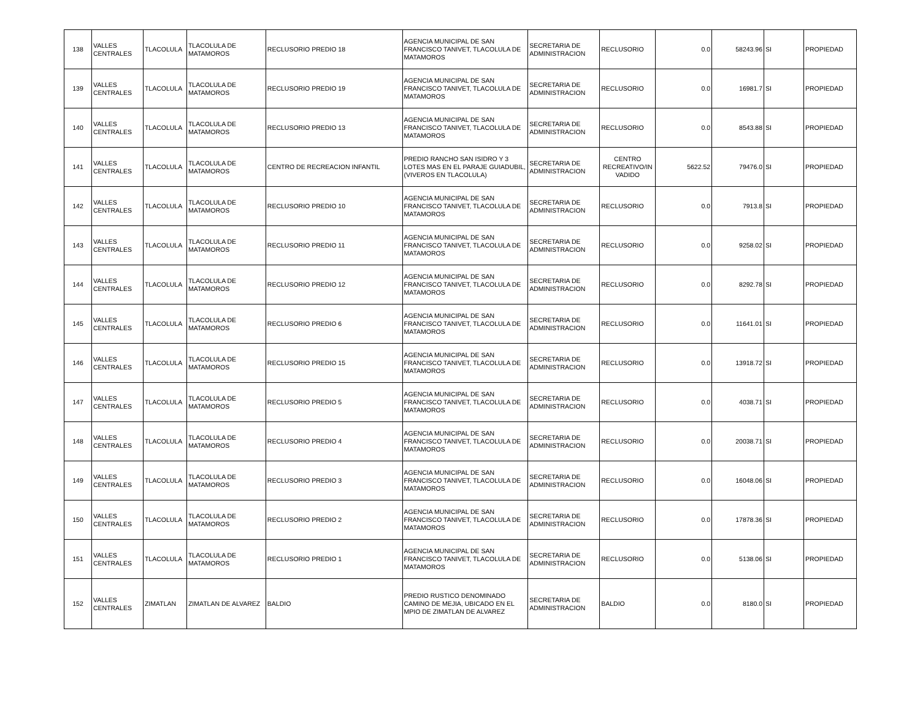| 138 | VALLES CENTRALES | TLACOLULA | TLACOLULA DE MATAMOROS | RECLUSORIO PREDIO 18 | AGENCIA MUNICIPAL DE SAN FRANCISCO TANIVET, TLACOLULA DE MATAMOROS | SECRETARIA DE ADMINISTRACION | RECLUSORIO | 0.0 | 58243.96 | SI | PROPIEDAD |
| 139 | VALLES CENTRALES | TLACOLULA | TLACOLULA DE MATAMOROS | RECLUSORIO PREDIO 19 | AGENCIA MUNICIPAL DE SAN FRANCISCO TANIVET, TLACOLULA DE MATAMOROS | SECRETARIA DE ADMINISTRACION | RECLUSORIO | 0.0 | 16981.7 | SI | PROPIEDAD |
| 140 | VALLES CENTRALES | TLACOLULA | TLACOLULA DE MATAMOROS | RECLUSORIO PREDIO 13 | AGENCIA MUNICIPAL DE SAN FRANCISCO TANIVET, TLACOLULA DE MATAMOROS | SECRETARIA DE ADMINISTRACION | RECLUSORIO | 0.0 | 8543.88 | SI | PROPIEDAD |
| 141 | VALLES CENTRALES | TLACOLULA | TLACOLULA DE MATAMOROS | CENTRO DE RECREACION INFANTIL | PREDIO RANCHO SAN ISIDRO Y 3 LOTES MAS EN EL PARAJE GUIADUBIL, (VIVEROS EN TLACOLULA) | SECRETARIA DE ADMINISTRACION | CENTRO RECREATIVO/IN VADIDO | 5622.52 | 79476.0 | SI | PROPIEDAD |
| 142 | VALLES CENTRALES | TLACOLULA | TLACOLULA DE MATAMOROS | RECLUSORIO PREDIO 10 | AGENCIA MUNICIPAL DE SAN FRANCISCO TANIVET, TLACOLULA DE MATAMOROS | SECRETARIA DE ADMINISTRACION | RECLUSORIO | 0.0 | 7913.8 | SI | PROPIEDAD |
| 143 | VALLES CENTRALES | TLACOLULA | TLACOLULA DE MATAMOROS | RECLUSORIO PREDIO 11 | AGENCIA MUNICIPAL DE SAN FRANCISCO TANIVET, TLACOLULA DE MATAMOROS | SECRETARIA DE ADMINISTRACION | RECLUSORIO | 0.0 | 9258.02 | SI | PROPIEDAD |
| 144 | VALLES CENTRALES | TLACOLULA | TLACOLULA DE MATAMOROS | RECLUSORIO PREDIO 12 | AGENCIA MUNICIPAL DE SAN FRANCISCO TANIVET, TLACOLULA DE MATAMOROS | SECRETARIA DE ADMINISTRACION | RECLUSORIO | 0.0 | 8292.78 | SI | PROPIEDAD |
| 145 | VALLES CENTRALES | TLACOLULA | TLACOLULA DE MATAMOROS | RECLUSORIO PREDIO 6 | AGENCIA MUNICIPAL DE SAN FRANCISCO TANIVET, TLACOLULA DE MATAMOROS | SECRETARIA DE ADMINISTRACION | RECLUSORIO | 0.0 | 11641.01 | SI | PROPIEDAD |
| 146 | VALLES CENTRALES | TLACOLULA | TLACOLULA DE MATAMOROS | RECLUSORIO PREDIO 15 | AGENCIA MUNICIPAL DE SAN FRANCISCO TANIVET, TLACOLULA DE MATAMOROS | SECRETARIA DE ADMINISTRACION | RECLUSORIO | 0.0 | 13918.72 | SI | PROPIEDAD |
| 147 | VALLES CENTRALES | TLACOLULA | TLACOLULA DE MATAMOROS | RECLUSORIO PREDIO 5 | AGENCIA MUNICIPAL DE SAN FRANCISCO TANIVET, TLACOLULA DE MATAMOROS | SECRETARIA DE ADMINISTRACION | RECLUSORIO | 0.0 | 4038.71 | SI | PROPIEDAD |
| 148 | VALLES CENTRALES | TLACOLULA | TLACOLULA DE MATAMOROS | RECLUSORIO PREDIO 4 | AGENCIA MUNICIPAL DE SAN FRANCISCO TANIVET, TLACOLULA DE MATAMOROS | SECRETARIA DE ADMINISTRACION | RECLUSORIO | 0.0 | 20038.71 | SI | PROPIEDAD |
| 149 | VALLES CENTRALES | TLACOLULA | TLACOLULA DE MATAMOROS | RECLUSORIO PREDIO 3 | AGENCIA MUNICIPAL DE SAN FRANCISCO TANIVET, TLACOLULA DE MATAMOROS | SECRETARIA DE ADMINISTRACION | RECLUSORIO | 0.0 | 16048.06 | SI | PROPIEDAD |
| 150 | VALLES CENTRALES | TLACOLULA | TLACOLULA DE MATAMOROS | RECLUSORIO PREDIO 2 | AGENCIA MUNICIPAL DE SAN FRANCISCO TANIVET, TLACOLULA DE MATAMOROS | SECRETARIA DE ADMINISTRACION | RECLUSORIO | 0.0 | 17878.36 | SI | PROPIEDAD |
| 151 | VALLES CENTRALES | TLACOLULA | TLACOLULA DE MATAMOROS | RECLUSORIO PREDIO 1 | AGENCIA MUNICIPAL DE SAN FRANCISCO TANIVET, TLACOLULA DE MATAMOROS | SECRETARIA DE ADMINISTRACION | RECLUSORIO | 0.0 | 5138.06 | SI | PROPIEDAD |
| 152 | VALLES CENTRALES | ZIMATLAN | ZIMATLAN DE ALVAREZ | BALDIO | PREDIO RUSTICO DENOMINADO CAMINO DE MEJIA, UBICADO EN EL MPIO DE ZIMATLAN DE ALVAREZ | SECRETARIA DE ADMINISTRACION | BALDIO | 0.0 | 8180.0 | SI | PROPIEDAD |